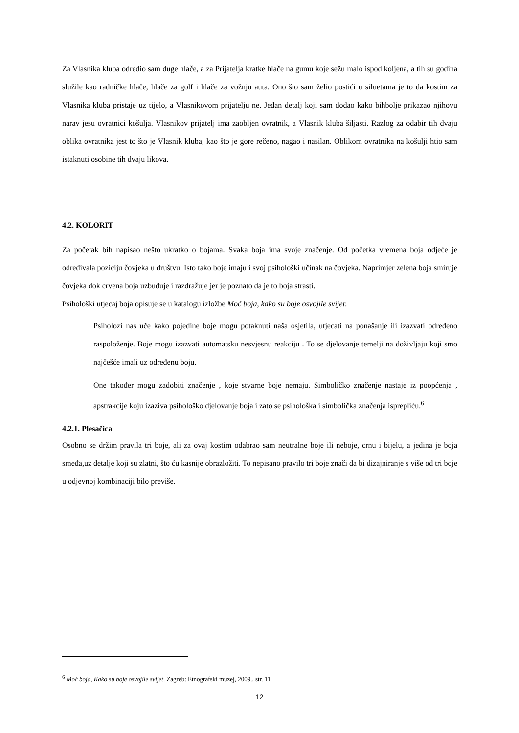Za Vlasnika kluba odredio sam duge hlače, a za Prijatelja kratke hlače na gumu koje sežu malo ispod koljena, a tih su godina služile kao radničke hlače, hlače za golf i hlače za vožnju auta. Ono što sam želio postići u siluetama je to da kostim za Vlasnika kluba pristaje uz tijelo, a Vlasnikovom prijatelju ne. Jedan detalj koji sam dodao kako bihbolje prikazao njihovu narav jesu ovratnici košulja. Vlasnikov prijatelj ima zaobljen ovratnik, a Vlasnik kluba šiljasti. Razlog za odabir tih dvaju oblika ovratnika jest to što je Vlasnik kluba, kao što je gore rečeno, nagao i nasilan. Oblikom ovratnika na košulji htio sam istaknuti osobine tih dvaju likova.
4.2. KOLORIT
Za početak bih napisao nešto ukratko o bojama. Svaka boja ima svoje značenje. Od početka vremena boja odjeće je određivala poziciju čovjeka u društvu. Isto tako boje imaju i svoj psihološki učinak na čovjeka. Naprimjer zelena boja smiruje čovjeka dok crvena boja uzbuđuje i razdražuje jer je poznato da je to boja strasti.
Psihološki utjecaj boja opisuje se u katalogu izložbe Moć boja, kako su boje osvojile svijet:
Psiholozi nas uče kako pojedine boje mogu potaknuti naša osjetila, utjecati na ponašanje ili izazvati određeno raspoloženje. Boje mogu izazvati automatsku nesvjesnu reakciju . To se djelovanje temelji na doživljaju koji smo najčešće imali uz određenu boju.
One također mogu zadobiti značenje , koje stvarne boje nemaju. Simboličko značenje nastaje iz poopćenja , apstrakcije koju izaziva psihološko djelovanje boja i zato se psihološka i simbolička značenja isprepliću.<sup>6</sup>
4.2.1. Plesačica
Osobno se držim pravila tri boje, ali za ovaj kostim odabrao sam neutralne boje ili neboje, crnu i bijelu, a jedina je boja smeđa,uz detalje koji su zlatni, što ću kasnije obrazložiti. To nepisano pravilo tri boje znači da bi dizajniranje s više od tri boje u odjevnoj kombinaciji bilo previše.
<sup>6</sup> Moć boja, Kako su boje osvojile svijet. Zagreb: Etnografski muzej, 2009., str. 11
12